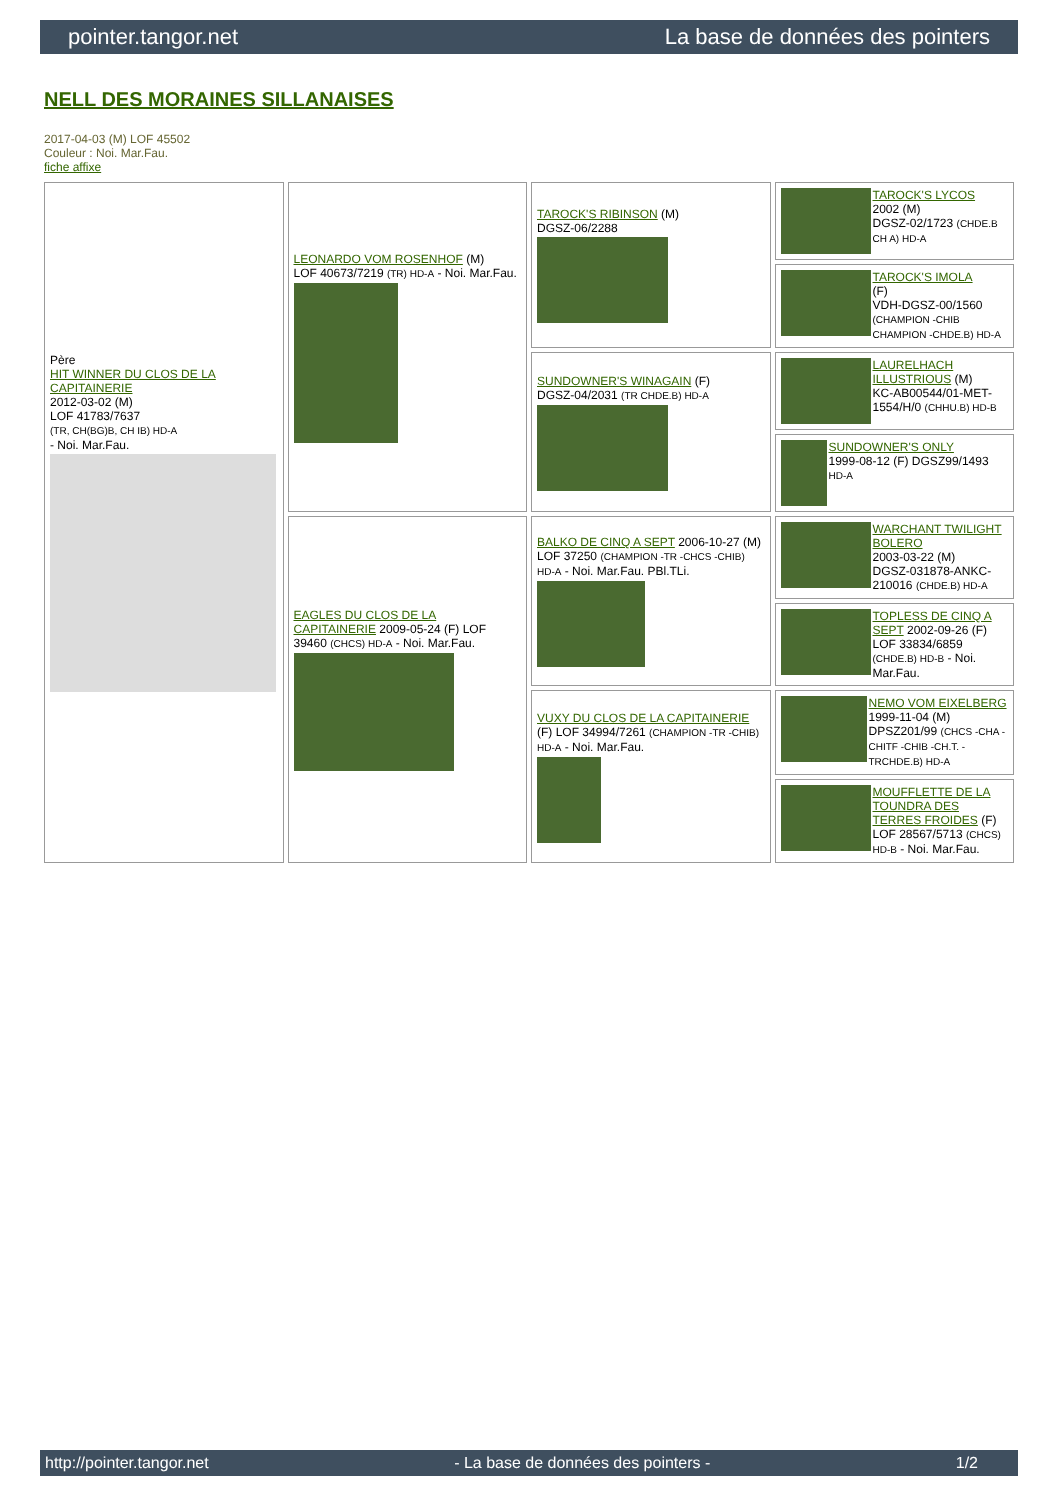pointer.tangor.net La base de données des pointers
NELL DES MORAINES SILLANAISES
2017-04-03 (M) LOF 45502
Couleur : Noi. Mar.Fau.
fiche affixe
| Père HIT WINNER DU CLOS DE LA CAPITAINERIE 2012-03-02 (M) LOF 41783/7637 (TR, CH(BG)B, CH IB) HD-A - Noi. Mar.Fau. | LEONARDO VOM ROSENHOF (M) LOF 40673/7219 (TR) HD-A - Noi. Mar.Fau. | TAROCK'S RIBINSON (M) DGSZ-06/2288 | TAROCK'S LYCOS 2002 (M) DGSZ-02/1723 (CHDE.B CH A) HD-A |
| | | | TAROCK'S IMOLA (F) VDH-DGSZ-00/1560 (CHAMPION -CHIB CHAMPION -CHDE.B) HD-A |
| | | SUNDOWNER'S WINAGAIN (F) DGSZ-04/2031 (TR CHDE.B) HD-A | LAURELHACH ILLUSTRIOUS (M) KC-AB00544/01-MET-1554/H/0 (CHHU.B) HD-B |
| | | | SUNDOWNER'S ONLY 1999-08-12 (F) DGSZ99/1493 HD-A |
| | EAGLES DU CLOS DE LA CAPITAINERIE 2009-05-24 (F) LOF 39460 (CHCS) HD-A - Noi. Mar.Fau. | BALKO DE CINQ A SEPT 2006-10-27 (M) LOF 37250 (CHAMPION -TR -CHCS -CHIB) HD-A - Noi. Mar.Fau. PBl.TLi. | WARCHANT TWILIGHT BOLERO 2003-03-22 (M) DGSZ-031878-ANKC-210016 (CHDE.B) HD-A |
| | | | TOPLESS DE CINQ A SEPT 2002-09-26 (F) LOF 33834/6859 (CHDE.B) HD-B - Noi. Mar.Fau. |
| | | VUXY DU CLOS DE LA CAPITAINERIE (F) LOF 34994/7261 (CHAMPION -TR -CHIB) HD-A - Noi. Mar.Fau. | NEMO VOM EIXELBERG 1999-11-04 (M) DPSZ201/99 (CHCS -CHA -CHITF -CHIB -CH.T. -TRCHDE.B) HD-A |
| | | | MOUFFLETTE DE LA TOUNDRA DES TERRES FROIDES (F) LOF 28567/5713 (CHCS) HD-B - Noi. Mar.Fau. |
http://pointer.tangor.net - La base de données des pointers - 1/2